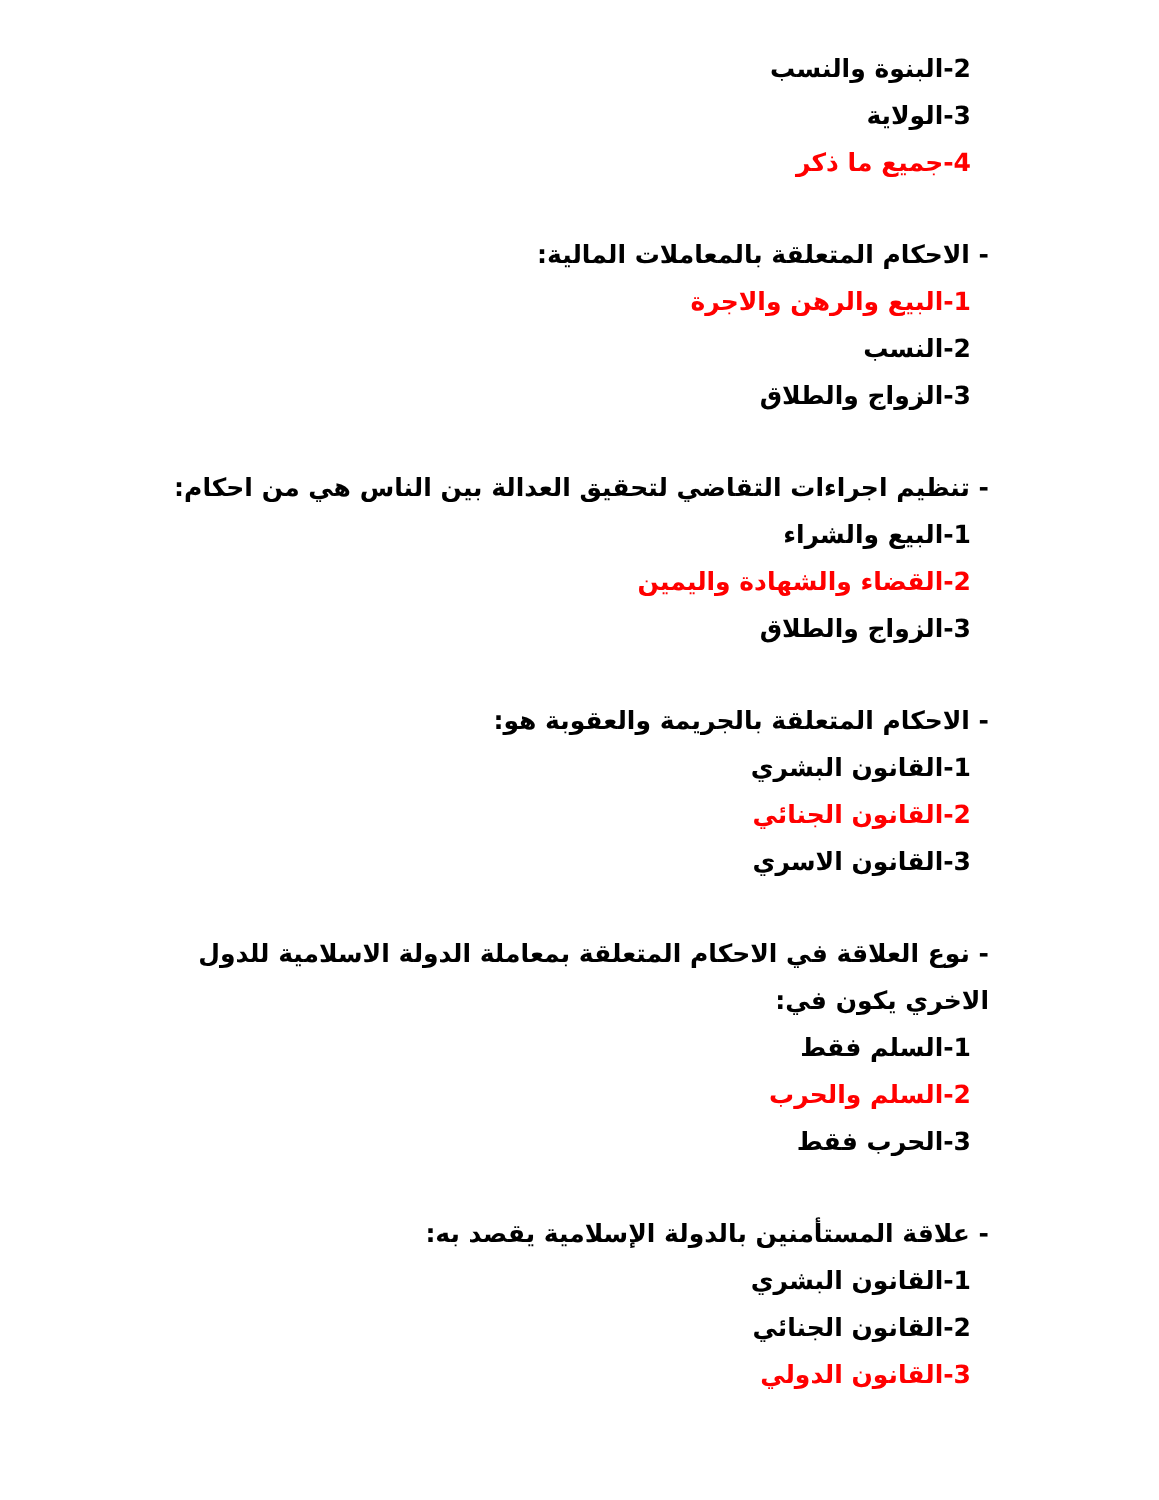2-البنوة والنسب
3-الولاية
4-جميع ما ذكر
- الاحكام المتعلقة بالمعاملات المالية:
1-البيع والرهن والاجرة
2-النسب
3-الزواج والطلاق
- تنظيم اجراءات التقاضي لتحقيق العدالة بين الناس هي من احكام:
1-البيع والشراء
2-القضاء والشهادة واليمين
3-الزواج والطلاق
- الاحكام المتعلقة بالجريمة والعقوبة هو:
1-القانون البشري
2-القانون الجنائي
3-القانون الاسري
- نوع العلاقة في الاحكام المتعلقة بمعاملة الدولة الاسلامية للدول الاخري يكون في:
1-السلم فقط
2-السلم والحرب
3-الحرب فقط
- علاقة المستأمنين بالدولة الإسلامية يقصد به:
1-القانون البشري
2-القانون الجنائي
3-القانون الدولي